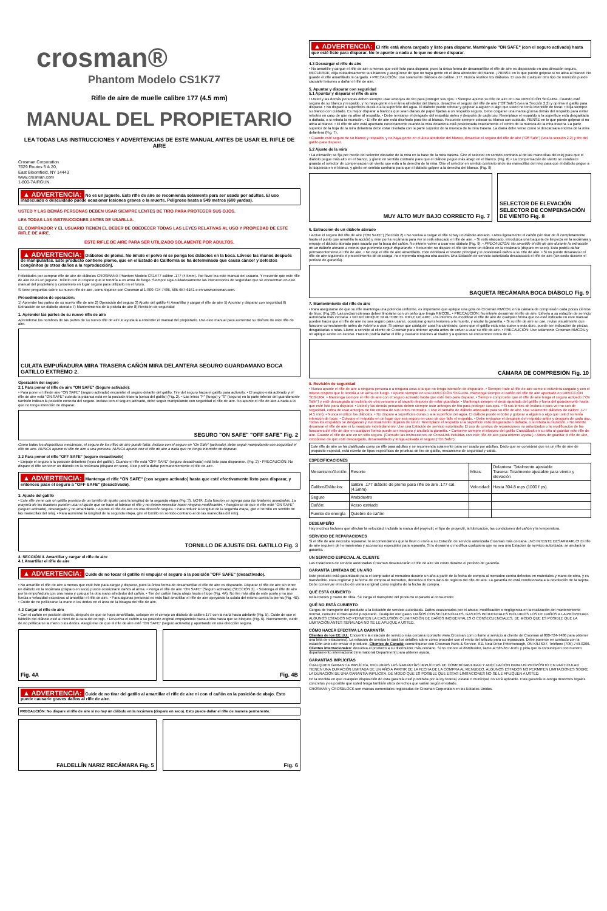crosman®
Phantom Modelo CS1K77
Rifle de aire de muelle calibre 177 (4.5 mm)
MANUAL DEL PROPIETARIO
LEA TODAS LAS INSTRUCCIONES Y ADVERTENCIAS DE ESTE MANUAL ANTES DE USAR EL RIFLE DE AIRE
Crosman Corporation
7629 Routes 5 & 20,
East Bloomfield, NY 14443
www.crosman.com
1-800-7AIRGUN
▲ ADVERTENCIA: No es un juguete. Este rifle de aire se recomienda solamente para ser usado por adultos. El uso inadecuado o descuidado puede ocasionar lesiones graves o la muerte. Peligroso hasta a 549 metros (600 yardas).
USTED Y LAS DEMÁS PERSONAS DEBEN USAR SIEMPRE LENTES DE TIRO PARA PROTEGER SUS OJOS.
LEA TODAS LAS INSTRUCCIONES ANTES DE USARLLA.
EL COMPRADOR Y EL USUARIO TIENEN EL DEBER DE OBEDECER TODAS LAS LEYES RELATIVAS AL USO Y PROPIEDAD DE ESTE RIFLE DE AIRE.
ESTE RIFLE DE AIRE PARA SER UTILIZADO SOLAMENTE POR ADULTOS.
▲ ADVERTENCIA: Diábolos de plomo. No inhale el polvo ni se ponga los diábolos en la boca. Lávese las manos después de manipularlas. Este producto contiene plomo, que en el Estado de California se ha determinado que causa cáncer y defectos congénitos (u otros daños a la reproducción).
Felicidades por comprar rifle de aire de diábolos CROSMAN® Phantom Modelo CS1K77 calibre .177 (4.5mm). Por favor lea este manual del usuario. Y recuerde que este rifle de aire no es un juguete. Trátelo con el respeto que le tendría a un arma de fuego. Siempre siga cuidadosamente las instrucciones de seguridad que se encuentran en este manual del propietario y consérvelo en lugar seguro para utilizarlo en el futuro.
Si tiene preguntas sobre su nuevo rifle de aire, comuníquese con Crosman al 1-800-724-7486, 585-657-6161 o en www.crosman.com.
Procedimientos de operación:
1) Aprender las partes de su nuevo rifle de aire 2) Operación del seguro 3) Ajuste del gatillo 4) Amartillar y cargar el rifle de aire 5) Apuntar y disparar con seguridad 6) Extracción de un diábolo atorado 7) Mantenimiento de la pistola de aire 8) Revisión de seguridad
1. Aprender las partes de su nuevo rifle de aire
Aprenderse los nombres de las partes de su nuevo rifle de aire le ayudará a entender el manual del propietario. Use este manual para aumentar su disfrute de este rifle de aire.
CULATA EMPUÑADURA MIRA TRASERA CAÑÓN MIRA DELANTERA SEGURO GUARDAMANO BOCA GATILLO EXTREMO 2.
Operación del seguro
2.1 Para poner el rifle de aire "ON SAFE" (Seguro activado):
• Para poner el rifledе aire "ON SAFE" (seguro activado) encuentre el seguro delante del gatillo. Tire del seguro hacia el gatillo para activarlo. • El seguro está activado y el rifle de aire está "ON SAFE" cuando la palanca está en la posición trasera (cerca del gatillo) (Fig. 2). • Las letras "F" (fuego) y "S" (seguro) en la parte inferior del guardamonte también indican la posición correcta del seguro. Incluso con el seguro activado, debe seguir manipulando con seguridad el rifle de aire. No apunte el rifle de aire a nada a lo que no tenga intención de disparar.
SEGURO "ON SAFE" "OFF SAFE" Fig. 2
Como todos los dispositivos mecánicos, el seguro de los rifles de aire puede fallar. Incluso con el seguro en "On Safe" (activado), debe seguir manipulando con seguridad el rifle de aire. NUNCA apunte el rifle de aire a una persona. NUNCA apunte con el rifle de aire a nada que no tenga intención de disparar.
2.2 Para poner el rifle "OFF SAFE" (seguro desactivado)
• Empuje el seguro a la posición delantera (lejos del gatillo). Cuando el rifle está "OFF SAFE" (seguro desactivado) está listo para dispararse. (Fig. 2) • PRECAUCIÓN: No dispare el rifle sin tener un diábolo en la recámara (disparo en seco). Esto podría dañar permanentemente el rifle de aire.
▲ ADVERTENCIA: Mantenga el rifle "ON SAFE" (con seguro activado) hasta que esté efectivamente listo para disparar, y entonces pase el seguro a "OFF SAFE" (desactivado).
3. Ajuste del gatillo
• Este rifle viene con un gatillo provisto de un tornillo de ajuste para la longitud de la segunda etapa (Fig. 3). NOTA: Esta función se agrega para los tiradores avanzados. La mayoría de los tiradores pueden usar el ajuste que se hace al fabricar el rifle y no deben necesitar hacer ninguna modificación. • Asegúrese de que el rifle esté "ON SAFE" (seguro activado), descargado y no amartillado. • Apunte el rifle de aire en una dirección segura. • Para reducir la longitud de la segunda etapa, gire el tornillo en sentido de las manecillas del reloj. • Para aumentar la longitud de la segunda etapa, gire el tornillo en sentido contrario al de las manecillas del reloj.
TORNILLO DE AJUSTE DEL GATILLO Fig. 3
4. SECCIÓN 4. Amartillar y cargar el rifle de aire
4.1 Amartillar el rifle de aire
▲ ADVERTENCIA: Cuide de no tocar el gatillo ni empujar el seguro a la posición "OFF SAFE" (desactivado).
• No amartille el rifle de aire a menos que esté listo para cargar y disparar, pues la única forma de desamartillar el rifle de aire es dispararlo. Disparar el rifle de aire sin tener un diábolo en la recámara (disparo en seco) puede ocasionarle daños al arma. • Ponga el rifle de aire "ON SAFE" (Seguro activado) (SECCIÓN 2). • Sostenga el rifle de aire por la empuñadura con una mano y coloque la otra mano alrededor del cañón. • Tire del cañón hacia abajo hasta el tope (Fig. 4A). No tire más allá de este punto y no use fuerza o velocidad excesivas al amartillar el rifle de aire. • Para algunas personas es más fácil amartillar el rifle de aire apoyando la culata del mismo contra la pierna (Fig. 4B). • Cuide de no pellizcarse la mano o los dedos en el área de la bisagra del rifle de aire.
4.2 Cargar el rifle de aire
• Con el cañón en posición abierta, después de que se haya amartillado, coloque en el cerrojo un diábolo de calibre.177 con la nariz hacia adelante (Fig. 5). Cuide de que el faldellín del diábolo esté al nivel de la cara del cerrojo. • Devuelva el cañón a su posición original empujándolo hacia arriba hasta que se bloquee (Fig. 6). Nuevamente, cuide de no pellizcarse la mano o los dedos. Asegúrese de que el rifle de aire esté "ON SAFE" (seguro activado) y apuntando en una dirección segura.
Fig. 4A Fig. 4B
▲ ADVERTENCIA: Cuide de no tirar del gatillo al amartillar el rifle de aire ni con el cañón en la posición de abajo. Esto puede causarle graves daños al rifle de aire.
PRECAUCIÓN: No dispare el rifle de aire si no hay un diábolo en la recámara (disparo en seco). Esto puede dañar el rifle de manera permanente.
FALDELLÍN NARIZ RECÁMARA Fig. 5
Fig. 6
▲ ADVERTENCIA: El rifle está ahora cargado y listo para disparar. Manténgalo "ON SAFE" (con el seguro activado) hasta que esté listo para disparar. No le apunte a nada a lo que no desee disparar.
4.3 Descargar el rifle de aire
• No amartille y cargue el rifle de aire a menos que esté listo para disparar, pues la única forma de desamartillar el rifle de aire es disparando en una dirección segura. RECUERDE, elija cuidadosamente sus blancos y asegúrese de que no haya gente en el área alrededor del blanco. ¡PIENSE en lo que puede golpear si no atina al blanco! No guarde el rifle amartillado ni cargado. • PRECAUCIÓN: Use solamente diábolos de calibre .177. Nunca reutilice los diábolos. El uso de cualquier otro tipo de munición puede causarle lesiones o dañar el rifle de aire.
5. Apuntar y disparar con seguridad
5.1 Apuntar y disparar el rifle de aire
• Usted y las demás personas deben siempre usar anteojos de tiro para proteger sus ojos. • Siempre apunte su rifle de aire en una DIRECCIÓN SEGURA. Cuando esté seguro de su blanco y respaldo, y no haya gente en el área alrededor del blanco, desactive el seguro del rifle de aire ("Off Safe") (vea la Sección 2.2) y oprima el gatillo para disparar. • No dispare a superficies duras o a la superficie del agua. El diábolo puede rebotar y golpear a alguien o algo que usted no tenía intención de tocar. • Elija siempre su blanco con cuidado. Es mejor disparar a blancos que sean dianas de papel fijadas a un respaldo seguro. Debe colgarse una manta gruesa detrás del respaldo para evitar rebotes en caso de que no atine al respaldo. • Debe revisarse el desgaste del respaldo antes y después de cada uso. Reemplace el respaldo si la superficie está desgastada o dañada, o si rebota la munición. • El rifle de aire está diseñado para tiro al blanco. Recuerde siempre colocar su blanco con cuidado. PIENSE en lo que puede golpear si no atina al blanco. • El rifle de aire está apuntado correctamente cuando la mira delantera está posicionada exactamente el centro de la muesca de la mira trasera. La parte superior de la hoja de la mira delantera debe estar nivelada con la parte superior de la muesca de la mira trasera. La diana debe verse como si descansara encima de la mira delantera (Fig. 7).
• Cuando esté seguro de su blanco y respaldo, y no haya gente en el área alrededor del blanco, desactive el seguro del rifle de aire ("Off Safe") (vea la sección 2.2) y tire del gatillo para disparar.
5.2 Ajuste de la mira
• La elevación se fija por medio del selector elevador de la mira en la base de la mira trasera. Gire el selector en sentido contrario al de las manecillas del reloj para que el diábolo pegue más alto en el blanco, y gírelo en sentido contrario para que el diábolo pegue más abajo en el blanco. (Fig. 8) • La compensación de viento se establece girando el selector de compensación de viento que está a la derecha de la mira. Gire el selector en sentido contrario al de las manecillas del reloj para que el diábolo pegue a la izquierda en el blanco, y gírelo en sentido contrario para que el diábolo golpee a la derecha del blanco. (Fig. 8)
MUY ALTO MUY BAJO CORRECTO Fig. 7
SELECTOR DE ELEVACIÓN SELECTOR DE COMPENSACIÓN DE VIENTO Fig. 8
6. Extracción de un diábolo atorado
• Active el seguro del rifle de aire ("ON SAFE") (Sección 2) • No vuelva a cargar el rifle si hay un diábolo atorado. • Abra ligeramente el cañón (sin tirar de él completamente hasta el punto que amartilla la acción) y mire por la recámara para ver si está atascado el rifle de aire. • Si está atascado, introduzca una baqueta de limpieza en la recámara y empuje el diábolo atorado para sacarlo por la boca del cañón. No intente volver a usar ese diábolo (Fig. 9). • PRECAUCIÓN: No amartille el rifle de aire durante la extracción de un diábolo atorado a menos que pretenda seguir disparando. • Recuerde: no dispare el rifle sin tener un diábolo en la recámara (disparo en seco). Esto podría dañar permanentemente el rifle de aire. • No deje el rifle de aire amartillado. Esto debilitará el resorte principal y le ocasionará daños a su rifle de aire. • Si no puede desatascar el rifle de aire siguiendo el procedimiento de descarga, no emprenda ninguna otra acción. Una Estación de servicio autorizada desatascará el rifle de aire (sin costo durante el período de garantía).
BAQUETA RECÁMARA BOCA DIÁBOLO Fig. 9
7. Mantenimiento del rifle de aire
• Para asegurarse de que su rifle mantenga una potencia uniforme, es importante que aplique una gota de Crosman RMCOIL en la cámara de compresión cada pocos cientos de tiros. (Fig.10). Las piezas externas deben limpiarse con un paño que tenga RMCOIL. • PRECAUCIÓN: No intente desarmar el rifle de aire. Llévelo a su estación de servicio autorizada más cercana. • NO MODIFIQUE NI ALTERE EL RIFLE DE AIRE. Los intentos de modificar el rifle de aire de cualquier forma que no esté indicada en este manual pueden hacer que el rifle de aire no sea seguro para usarse, ocasionar graves lesiones o la muerte, y anular la garantía. • Si su rifle de aire se cae, revise visualmente que funcione correctamente antes de volverlo a usar. Si parece que cualquier cosa ha cambiado, como que el gatillo está más suave o más duro, puede ser indicación de piezas desgastadas o rotas. Llame a servicio al cliente de Crosman para obtener ayuda antes de volver a usar su rifle de aire. • PRECAUCIÓN: Use solamente Crosman RMCOIL y no aplique aceite en exceso. Hacerlo podría dañar el rifle y causarle lesiones al tirador y a quienes se encuentren cerca de él.
CÁMARA DE COMPRESIÓN Fig. 10
8. Revisión de seguridad
• Nunca apunte el rifle de aire a ninguna persona o a ninguna cosa a la que no tenga intención de dispararle. • Siempre trate al rifle de aire como si estuviera cargado y con el mismo respeto que le tendría a un arma de fuego. • Apunte siempre en una DIRECCIÓN SEGURA. Mantenga siempre el cañón del rifle de aire apuntado en DIRECCIÓN SEGURA. • Mantenga siempre el rifle de aire con el seguro activado hasta que esté listo para disparar. • Siempre compruebe que el rifle de aire tenga el seguro activado ("On Safe") y esté descargada al recibirlo de otra persona o al sacarlo después de estar guardado. • Mantenga siempre el dedo apartado del gatillo y fuera del guardamonte hasta que esté listo para disparar. • Usted y las demás personas deben siempre usar anteojos de tiro para proteger sus ojos. • Si sus lentes de lectura o para ver no son de seguridad, cubra de usar anteojos de tiro encima de sus lentes normales. • Use el tamaño de diábolo adecuado para su rifle de aire. Use solamente diábolos de calibre .177 (4.5 mm). • Nunca reutilice los diábolos. • No dispare a superficies duras o a la superficie del agua. El diábolo puede rebotar y golpear a alguien o algo que usted no tenía intención de tocar. • Coloque el respaldo en un lugar que sea seguro en caso de que falle el respaldo. • Debe revisarse el desgaste del respaldo antes y después de cada uso. Todos los respaldos se desgastan y eventualmente dejarán de servir. Reemplace el respaldo si la superficie está desgastada o dañada, o si rebota la munición. • No intente desarmar el rifle de aire ni lo manipule indebidamente. Use una Estación de servicio autorizada. El uso de centros de reparaciones no autorizados o la modificación de las funciones del rifle de aire en cualquier forma puede ser inseguro y anulará la garantía. • Conserve siempre el bloqueo del gatillo CrossBlock en su sitio al guardar este rifle de aire. Guarde el rifle de aire en un sitio seguro. (Consulte las instrucciones de CrossLink incluidas con este rifle de aire para obtener ayuda.) • Antes de guardar el rifle de aire, cerciórese de que esté descargado, desamartillado y tenga activado el seguro ("On Safe").
Este rifle de aire se ha clasificado como un rifle para adultos y se recomienda solamente para ser usado por adultos. Dado que se considera que es un rifle de aire de propósito especial, está exento de tipos específicos de pruebas de tiro de gatillo, mecanismo de seguridad y caída.
ESPECIFICACIONES
| Mecanismo/Acción: | Resorte | Miras: | Delantera: Totalmente ajustable Trasera: Totalmente ajustable para viento y elevación |
| Calibre/Diábolos: | calibre .177 diábolo de plomo para rifle de aire .177 cal. (4.5mm) | Velocidad: | Hasta 304.8 mps (1000 f.ps) |
| Seguro | Ambidextro | | |
| Cañón: | Acero estriado | | |
| Fuente de energía | Quiebre de cañón | | |
DESEMPEÑO
Hay muchos factores que afectan la velocidad, incluida la marca del proyectil, el tipo de proyectil, la lubricación, las condiciones del cañón y la temperatura.
SERVICIO DE REPARACIONES
Si el rifle de aire necesita repararse, le recomendamos que lo lleve o envíe a su Estación de servicio autorizada Crosman más cercana. ¡NO INTENTE DESARMARLO! El rifle de aire requiere de herramientas y accesorios especiales para repararlo. Si lo desarma o modifica cualquiera que no sea una Estación de servicio autorizada, se anulará la garantía.
UN SERVICIO ESPECIAL AL CLIENTE
Las Estaciones de servicio autorizadas Crosman desatascarán el rifle de aire sin costo durante el período de garantía.
GARANTÍA LIMITADA DE UN AÑO
Este producto está garantizado para el comprador al menudeo durante un año a partir de la fecha de compra al menudeo contra defectos en materiales y mano de obra, y es transferible. Para registrar y la fecha de compra al menudeo, devuelva el formulario de registro del rifle de aire. La garantía no está condicionada a la devolución de la tarjeta. Debe conservar el recibo de ventas original como registro de la fecha de compra.
QUÉ ESTÁ CUBIERTO
Refacciones y mano de obra. Se carga el transporte del producto reparado al consumidor.
QUÉ NO ESTÁ CUBIERTO
Cargos de transporte del producto a la Estación de servicio autorizada. Daños ocasionados por el abuso, modificación o negligencia en la realización del mantenimiento normal, consulte el Manual del propietario. Cualquier otro gasto. DAÑOS CONSECUENCIALES, GASTOS INCIDENTALES INCLUIDOS LOS DE DAÑOS A LA PROPIEDAD. ALGUNOS ESTADOS NO PERMITEN LA EXCLUSIÓN O LIMITACIÓN DE DAÑOS INCIDENTALES O CONSECUENCIALES, DE MODO QUE ES POSIBLE QUE LA LIMITACIÓN ANTES SEÑALADA NO SE LE APLIQUE A USTED.
CÓMO HACER EFECTIVA LA GARANTÍA
Clientes de los EE.UU.: Encuentre la estación de servicio más cercana (consulte www.Crosman.com o llame a servicio al cliente de Crosman al 800-724-7486 para obtener una lista de estaciones). La estación de servicio le dará los detalles sobre cómo proceder con el envío del artículo para su reparación. Debe ponerse en contacto con la estación antes de enviar el producto. Clientes de Canadá: comuníquese con Crosman Parts & Service- 611 Neal Drive Peterborough, ON K9J 6X7. Teléfono (705)-749-0206. Clientes internacionales: devuelva el producto a su distribuidor más cercano. Si no conoce al distribuidor, llame al 585-657-6161 y pida que lo comuniquen con nuestro departamento internacional (International Department) para obtener ayuda.
GARANTÍAS IMPLÍCITAS
CUALQUIER GARANTÍA IMPLÍCITA, INCLUIDAS LAS GARANTÍAS IMPLÍCITAS DE COMERCIABILIDAD Y ADECUACIÓN PARA UN PROPÓSITO EN PARTICULAR TIENEN UNA DURACIÓN LIMITADA DE UN AÑO A PARTIR DE LA FECHA DE LA COMPRA AL MENUDEO. ALGUNOS ESTADOS NO PERMITEN LIMITACIONES SOBRE LA DURACIÓN DE UNA GARANTÍA IMPLÍCITA, DE MODO QUE ES POSIBLE QUE ESTAS LIMITACIONES NO SE LE APLIQUEN A USTED.
En la medida en que cualquier disposición de esta garantía esté prohibida por la ley federal, estatal o municipal, no será aplicable. Esta garantía le otorga derechos legales concretos y es posible que usted tenga también otros derechos que varían según el estado.
CROSMAN y CROSBLOCK son marcas comerciales registradas de Crosman Corporation en los Estados Unidos.